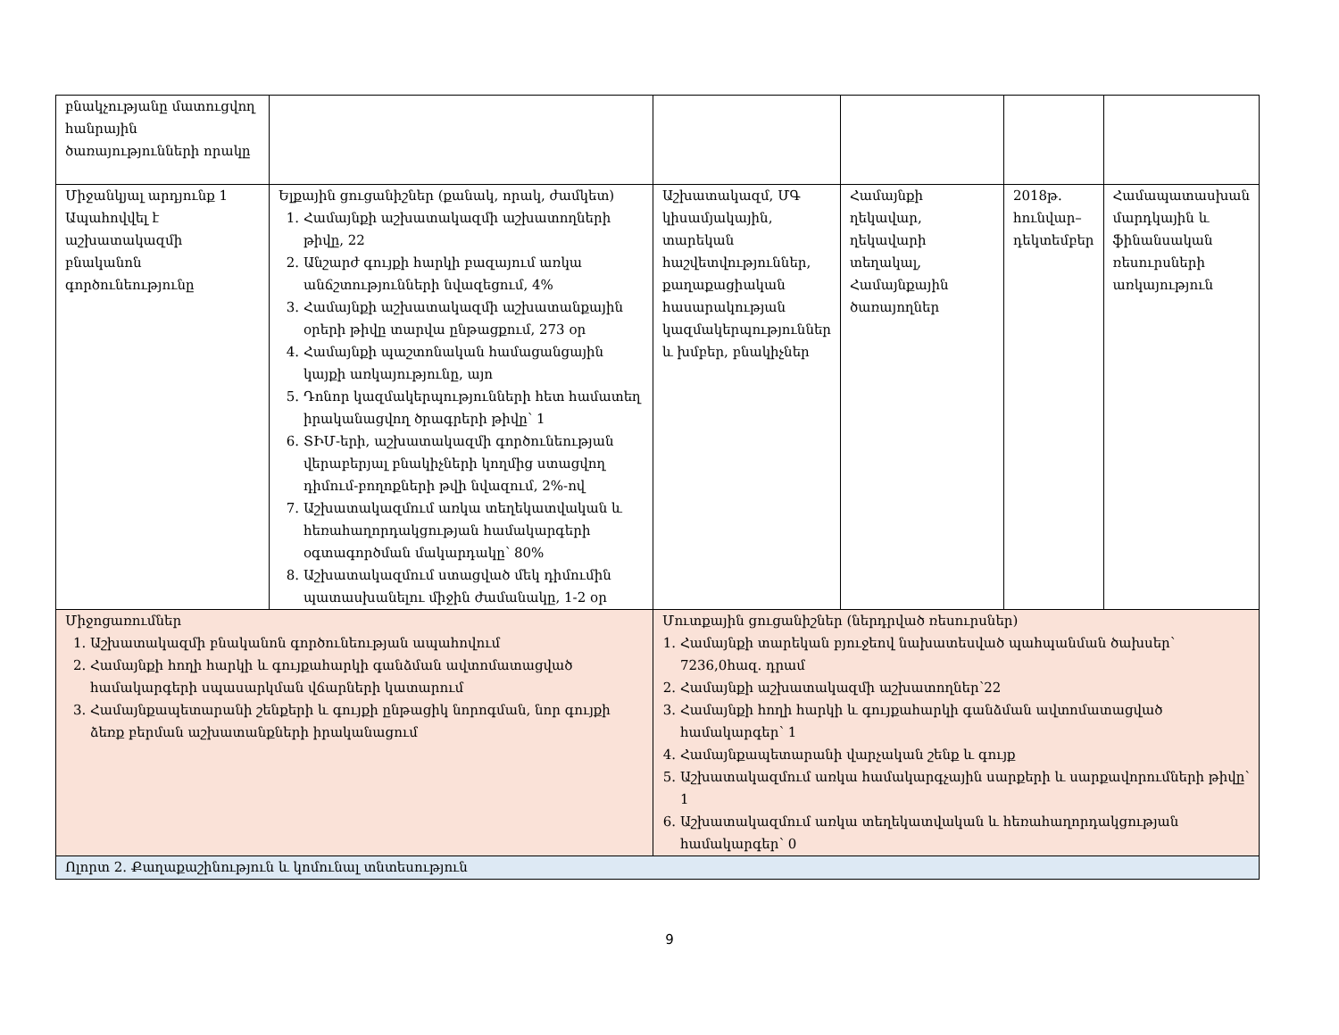| բնակչությանը մատուցվող հանրային ծառայությունների որակը | | | | | |
| Միջանկյալ արդյունք 1 Ապահովվել է աշխատակազմի բնականոն գործունեությունը | Ելքային ցուցանիշներ (քանակ, որակ, ժամկետ) 1. Համայնքի աշխատակազմի աշխատողների թիվը, 22 2. Անշարժ գույքի հարկի բազայում առկա անճշտությունների նվազեցում, 4% 3. Համայնքի աշխատակազմի աշխատանքային օրերի թիվը տարվա ընթացքում, 273 օր 4. Համայնքի պաշտոնական համացանցային կայքի առկայությունը, այո 5. Դոնոր կազմակերպությունների հետ համատեղ իրականացվող ծրագրերի թիվը՝ 1 6. ՏԻՄ-երի, աշխատակազմի գործունեության վերաբերյալ բնակիչների կողմից ստացվող դիմում-բողոքների թվի նվազում, 2%-ով 7. Աշխատակազմում առկա տեղեկատվական և հեռահաղորդակցության համակարգերի օգտագործման մակարդակը՝ 80% 8. Աշխատակազմում ստացված մեկ դիմումին պատասխանելու միջին ժամանակը, 1-2 օր | Աշխատակազմ, ՄԳ կիսամյակային, տարեկան հաշվետվություններ, քաղաքացիական հասարակության կազմակերպություններ և խմբեր, բնակիչներ | Համայնքի ղեկավար, ղեկավարի տեղակալ, Համայնքային ծառայողներ | 2018թ. հունվար–դեկտեմբեր | Համապատասխան մարդկային և ֆինանսական ռեսուրսների առկայություն |
| Միջոցառումներ 1. Աշխատակազմի բնականոն գործունեության ապահովում 2. Համայնքի հողի հարկի և գույքահարկի գանձման ավտոմատացված համակարգերի սպասարկման վճարների կատարում 3. Համայնքապետարանի շենքերի և գույքի ընթացիկ նորոգման, նոր գույքի ձեռք բերման աշխատանքների իրականացում | | Մուտքային ցուցանիշներ (ներդրված ռեսուրսներ) 1. Համայնքի տարեկան բյուջեով նախատեսված պահպանման ծախսեր՝ 7236,0հազ. դրամ 2. Համայնքի աշխատակազմի աշխատողներ՝22 3. Համայնքի հողի հարկի և գույքահարկի գանձման ավտոմատացված համակարգեր՝ 1 4. Համայնքապետարանի վարչական շենք և գույք 5. Աշխատակազմում առկա համակարգչային սարքերի և սարքավորումների թիվը՝ 1 6. Աշխատակազմում առկա տեղեկատվական և հեռահաղորդակցության համակարգեր՝ 0 | | | |
| Ոլորտ 2. Քաղաքաշինություն և կոմունալ տնտեսություն | | | | | |
9